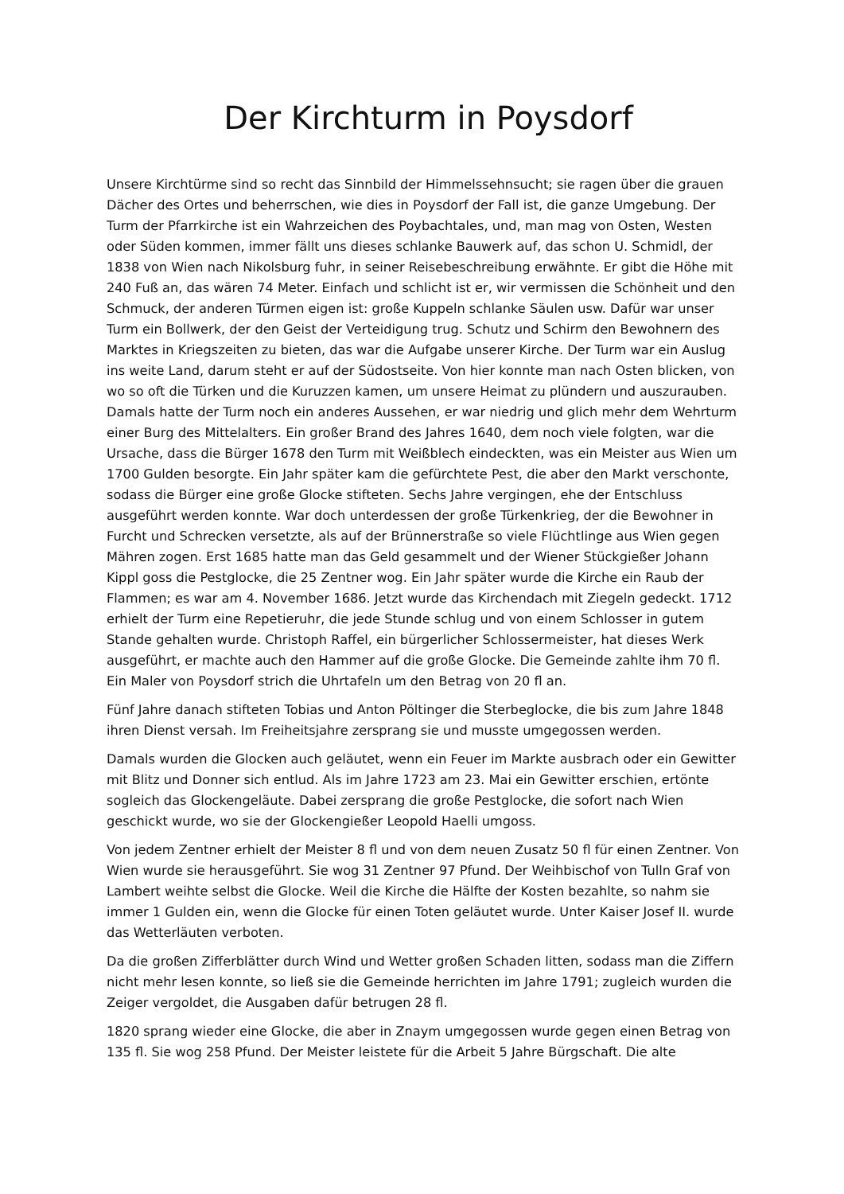Der Kirchturm in Poysdorf
Unsere Kirchtürme sind so recht das Sinnbild der Himmelssehnsucht; sie ragen über die grauen Dächer des Ortes und beherrschen, wie dies in Poysdorf der Fall ist, die ganze Umgebung. Der Turm der Pfarrkirche ist ein Wahrzeichen des Poybachtales, und, man mag von Osten, Westen oder Süden kommen, immer fällt uns dieses schlanke Bauwerk auf, das schon U. Schmidl, der 1838 von Wien nach Nikolsburg fuhr, in seiner Reisebeschreibung erwähnte. Er gibt die Höhe mit 240 Fuß an, das wären 74 Meter. Einfach und schlicht ist er, wir vermissen die Schönheit und den Schmuck, der anderen Türmen eigen ist: große Kuppeln schlanke Säulen usw. Dafür war unser Turm ein Bollwerk, der den Geist der Verteidigung trug. Schutz und Schirm den Bewohnern des Marktes in Kriegszeiten zu bieten, das war die Aufgabe unserer Kirche. Der Turm war ein Auslug ins weite Land, darum steht er auf der Südostseite. Von hier konnte man nach Osten blicken, von wo so oft die Türken und die Kuruzzen kamen, um unsere Heimat zu plündern und auszurauben. Damals hatte der Turm noch ein anderes Aussehen, er war niedrig und glich mehr dem Wehrturm einer Burg des Mittelalters. Ein großer Brand des Jahres 1640, dem noch viele folgten, war die Ursache, dass die Bürger 1678 den Turm mit Weißblech eindeckten, was ein Meister aus Wien um 1700 Gulden besorgte. Ein Jahr später kam die gefürchtete Pest, die aber den Markt verschonte, sodass die Bürger eine große Glocke stifteten. Sechs Jahre vergingen, ehe der Entschluss ausgeführt werden konnte. War doch unterdessen der große Türkenkrieg, der die Bewohner in Furcht und Schrecken versetzte, als auf der Brünnerstraße so viele Flüchtlinge aus Wien gegen Mähren zogen. Erst 1685 hatte man das Geld gesammelt und der Wiener Stückgießer Johann Kippl goss die Pestglocke, die 25 Zentner wog. Ein Jahr später wurde die Kirche ein Raub der Flammen; es war am 4. November 1686. Jetzt wurde das Kirchendach mit Ziegeln gedeckt. 1712 erhielt der Turm eine Repetieruhr, die jede Stunde schlug und von einem Schlosser in gutem Stande gehalten wurde. Christoph Raffel, ein bürgerlicher Schlossermeister, hat dieses Werk ausgeführt, er machte auch den Hammer auf die große Glocke. Die Gemeinde zahlte ihm 70 fl. Ein Maler von Poysdorf strich die Uhrtafeln um den Betrag von 20 fl an.
Fünf Jahre danach stifteten Tobias und Anton Pöltinger die Sterbeglocke, die bis zum Jahre 1848 ihren Dienst versah. Im Freiheitsjahre zersprang sie und musste umgegossen werden.
Damals wurden die Glocken auch geläutet, wenn ein Feuer im Markte ausbrach oder ein Gewitter mit Blitz und Donner sich entlud. Als im Jahre 1723 am 23. Mai ein Gewitter erschien, ertönte sogleich das Glockengeläute. Dabei zersprang die große Pestglocke, die sofort nach Wien geschickt wurde, wo sie der Glockengießer Leopold Haelli umgoss.
Von jedem Zentner erhielt der Meister 8 fl und von dem neuen Zusatz 50 fl für einen Zentner. Von Wien wurde sie herausgeführt. Sie wog 31 Zentner 97 Pfund. Der Weihbischof von Tulln Graf von Lambert weihte selbst die Glocke. Weil die Kirche die Hälfte der Kosten bezahlte, so nahm sie immer 1 Gulden ein, wenn die Glocke für einen Toten geläutet wurde. Unter Kaiser Josef II. wurde das Wetterläuten verboten.
Da die großen Zifferblätter durch Wind und Wetter großen Schaden litten, sodass man die Ziffern nicht mehr lesen konnte, so ließ sie die Gemeinde herrichten im Jahre 1791; zugleich wurden die Zeiger vergoldet, die Ausgaben dafür betrugen 28 fl.
1820 sprang wieder eine Glocke, die aber in Znaym umgegossen wurde gegen einen Betrag von 135 fl. Sie wog 258 Pfund. Der Meister leistete für die Arbeit 5 Jahre Bürgschaft. Die alte